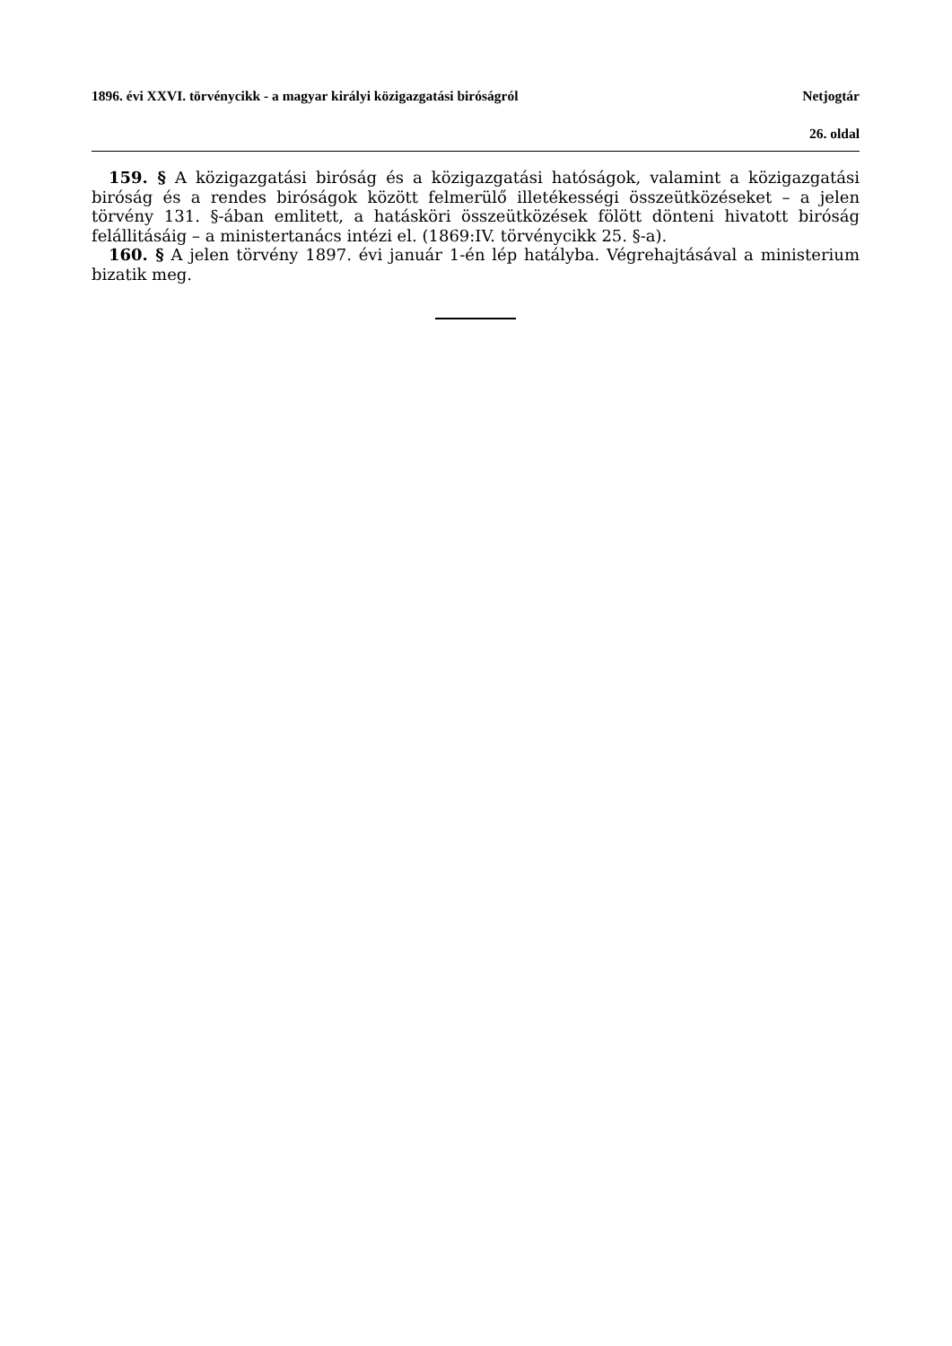1896. évi XXVI. törvénycikk - a magyar királyi közigazgatási biróságról Netjogtár
26. oldal
159. § A közigazgatási biróság és a közigazgatási hatóságok, valamint a közigazgatási biróság és a rendes biróságok között felmerülő illetékességi összeütközéseket – a jelen törvény 131. §-ában emlitett, a hatásköri összeütközések fölött dönteni hivatott biróság felállitásáig – a ministertanács intézi el. (1869:IV. törvénycikk 25. §-a).
160. § A jelen törvény 1897. évi január 1-én lép hatályba. Végrehajtásával a ministerium bizatik meg.